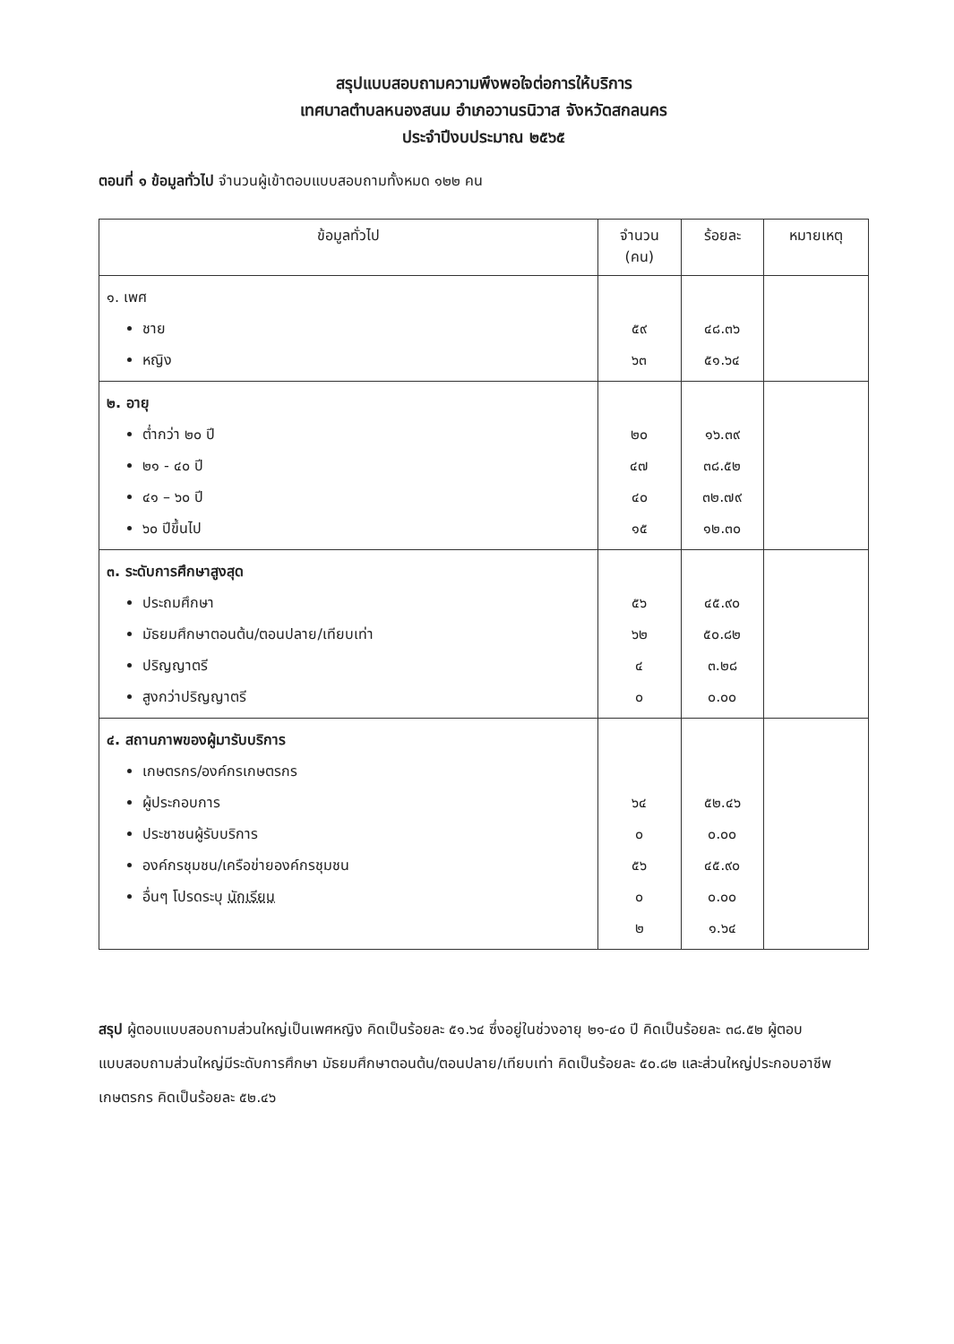สรุปแบบสอบถามความพึงพอใจต่อการให้บริการ
เทศบาลตำบลหนองสนม อำเภอวานรนิวาส จังหวัดสกลนคร
ประจำปีงบประมาณ ๒๕๖๕
ตอนที่ ๑ ข้อมูลทั่วไป จำนวนผู้เข้าตอบแบบสอบถามทั้งหมด ๑๒๒ คน
| ข้อมูลทั่วไป | จำนวน (คน) | ร้อยละ | หมายเหตุ |
| --- | --- | --- | --- |
| ๑. เพศ ชาย หญิง | ๕๙ ๖๓ | ๔๘.๓๖ ๕๑.๖๔ | |
| ๒. อายุ ต่ำกว่า ๒๐ ปี ๒๑ - ๔๐ ปี ๔๑ – ๖๐ ปี ๖๐ ปีขึ้นไป | ๒๐ ๔๗ ๔๐ ๑๕ | ๑๖.๓๙ ๓๘.๕๒ ๓๒.๗๙ ๑๒.๓๐ | |
| ๓. ระดับการศึกษาสูงสุด ประถมศึกษา มัธยมศึกษาตอนต้น/ตอนปลาย/เทียบเท่า ปริญญาตรี สูงกว่าปริญญาตรี | ๕๖ ๖๒ ๔ ๐ | ๔๕.๙๐ ๕๐.๘๒ ๓.๒๘ ๐.๐๐ | |
| ๔. สถานภาพของผู้มารับบริการ เกษตรกร/องค์กรเกษตรกร ผู้ประกอบการ ประชาชนผู้รับบริการ องค์กรชุมชน/เครือข่ายองค์กรชุมชน อื่นๆ โปรดระบุ นักเรียน | ๖๔ ๐ ๕๖ ๐ ๒ | ๕๒.๔๖ ๐.๐๐ ๔๕.๙๐ ๐.๐๐ ๑.๖๔ | |
สรุป ผู้ตอบแบบสอบถามส่วนใหญ่เป็นเพศหญิง คิดเป็นร้อยละ ๕๑.๖๔ ซึ่งอยู่ในช่วงอายุ ๒๑-๔๐ ปี คิดเป็นร้อยละ ๓๘.๕๒ ผู้ตอบแบบสอบถามส่วนใหญ่มีระดับการศึกษา มัธยมศึกษาตอนต้น/ตอนปลาย/เทียบเท่า คิดเป็นร้อยละ ๕๐.๘๒ และส่วนใหญ่ประกอบอาชีพเกษตรกร คิดเป็นร้อยละ ๕๒.๔๖